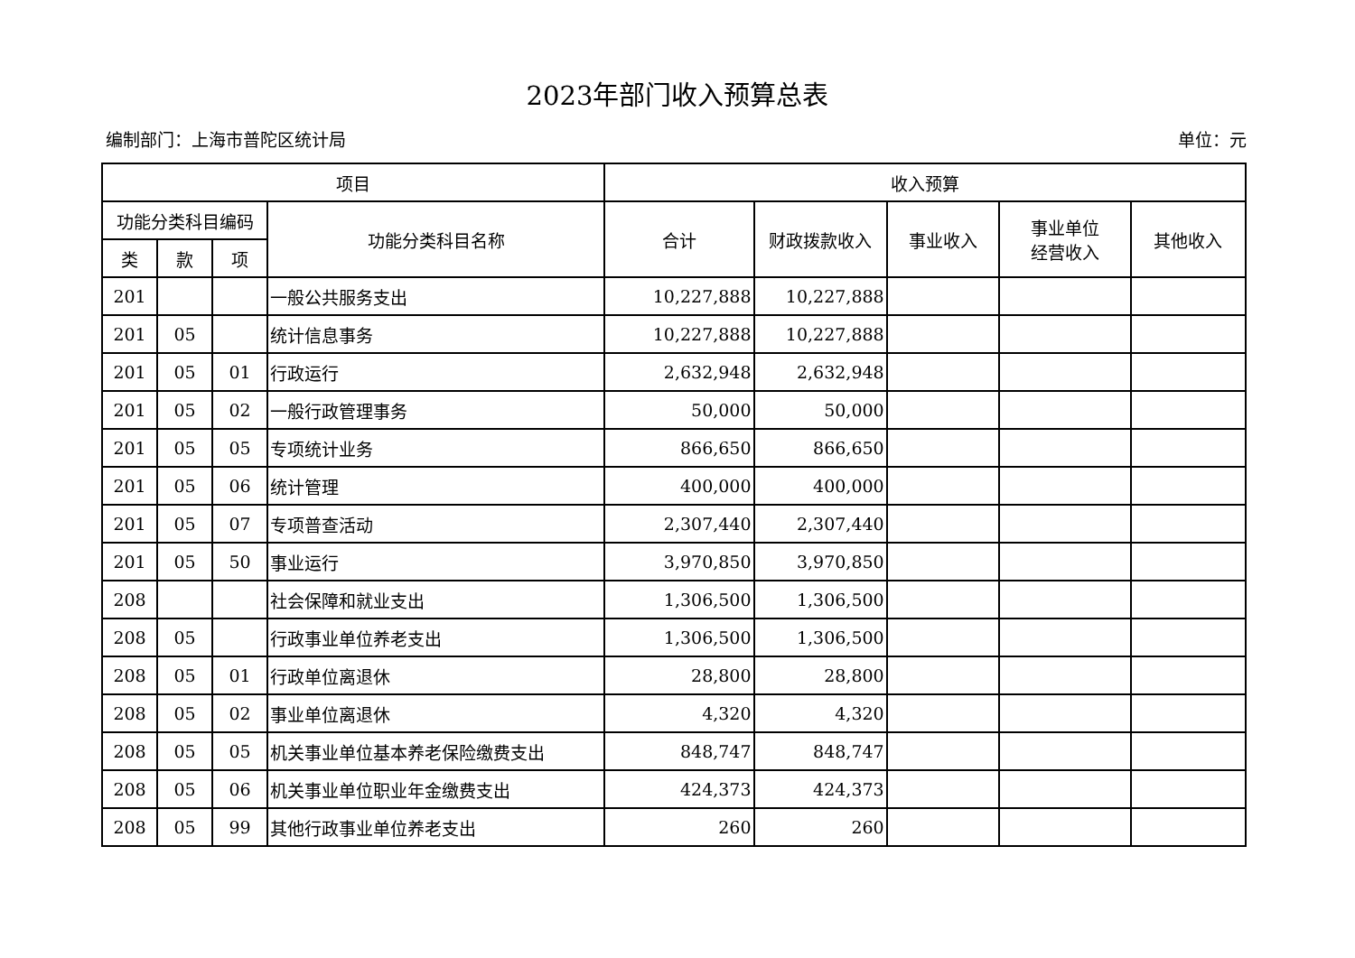2023年部门收入预算总表
编制部门：上海市普陀区统计局 单位：元
| 项目 | | | | 收入预算 | | | | |
| --- | --- | --- | --- | --- | --- | --- | --- | --- |
| 功能分类科目编码 | | | 功能分类科目名称 | 合计 | 财政拨款收入 | 事业收入 | 事业单位 经营收入 | 其他收入 |
| 类 | 款 | 项 | | | | | | |
| 201 | | | 一般公共服务支出 | 10,227,888 | 10,227,888 | | | |
| 201 | 05 | | 统计信息事务 | 10,227,888 | 10,227,888 | | | |
| 201 | 05 | 01 | 行政运行 | 2,632,948 | 2,632,948 | | | |
| 201 | 05 | 02 | 一般行政管理事务 | 50,000 | 50,000 | | | |
| 201 | 05 | 05 | 专项统计业务 | 866,650 | 866,650 | | | |
| 201 | 05 | 06 | 统计管理 | 400,000 | 400,000 | | | |
| 201 | 05 | 07 | 专项普查活动 | 2,307,440 | 2,307,440 | | | |
| 201 | 05 | 50 | 事业运行 | 3,970,850 | 3,970,850 | | | |
| 208 | | | 社会保障和就业支出 | 1,306,500 | 1,306,500 | | | |
| 208 | 05 | | 行政事业单位养老支出 | 1,306,500 | 1,306,500 | | | |
| 208 | 05 | 01 | 行政单位离退休 | 28,800 | 28,800 | | | |
| 208 | 05 | 02 | 事业单位离退休 | 4,320 | 4,320 | | | |
| 208 | 05 | 05 | 机关事业单位基本养老保险缴费支出 | 848,747 | 848,747 | | | |
| 208 | 05 | 06 | 机关事业单位职业年金缴费支出 | 424,373 | 424,373 | | | |
| 208 | 05 | 99 | 其他行政事业单位养老支出 | 260 | 260 | | | |